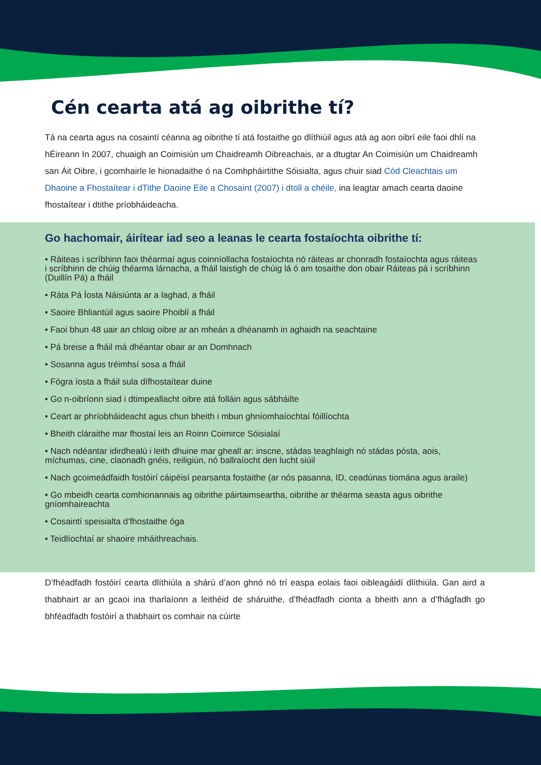Cén cearta atá ag oibrithe tí?
Tá na cearta agus na cosaintí céanna ag oibrithe tí atá fostaithe go dlíthiúil agus atá ag aon oibrí eile faoi dhlí na hÉireann In 2007, chuaigh an Coimisiún um Chaidreamh Oibreachais, ar a dtugtar An Coimisiún um Chaidreamh san Áit Oibre, i gcomhairle le hionadaithe ó na Comhpháirtithe Sóisialta, agus chuir siad Cód Cleachtais um Dhaoine a Fhostaítear i dTithe Daoine Eile a Chosaint (2007) i dtoll a chéile, ina leagtar amach cearta daoine fhostaítear i dtithe príobháideacha.
Go hachomair, áirítear iad seo a leanas le cearta fostaíochta oibrithe tí:
• Ráiteas i scríbhinn faoi théarmaí agus coinníollacha fostaíochta nó ráiteas ar chonradh fostaíochta agus ráiteas i scríbhinn de chúig théarma lárnacha, a fháil laistigh de chúig lá ó am tosaithe don obair Ráiteas pá i scríbhinn (Duillín Pá) a fháil
• Ráta Pá Íosta Náisiúnta ar a laghad, a fháil
• Saoire Bhliantúil agus saoire Phoiblí a fháil
• Faoi bhun 48 uair an chloig oibre ar an mheán a dhéanamh in aghaidh na seachtaine
• Pá breise a fháil má dhéantar obair ar an Domhnach
• Sosanna agus tréimhsí sosa a fháil
• Fógra íosta a fháil sula dífhostaítear duine
• Go n-oibríonn siad i dtimpeallacht oibre atá folláin agus sábháilte
• Ceart ar phríobháideacht agus chun bheith i mbun ghníomhaíochtaí fóillíochta
• Bheith cláraithe mar fhostaí leis an Roinn Coimirce Sóisialaí
• Nach ndéantar idirdhealú i leith dhuine mar gheall ar: inscne, stádas teaghlaigh nó stádas pósta, aois, míchumas, cine, claonadh gnéis, reiligiún, nó ballraíocht den lucht siúil
• Nach gcoimeádfaidh fostóirí cáipéisí pearsanta fostaithe (ar nós pasanna, ID, ceadúnas tiomána agus araile)
• Go mbeidh cearta comhionannais ag oibrithe páirtaimseartha, oibrithe ar théarma seasta agus oibrithe gníomhaireachta
• Cosaintí speisialta d’fhostaithe óga
• Teidlíochtaí ar shaoire mháithreachais.
D’fhéadfadh fostóirí cearta dlíthiúla a shárú d’aon ghnó nó trí easpa eolais faoi oibleagáidí dlíthiúla. Gan aird a thabhairt ar an gcaoi ina tharlaíonn a leithéid de sháruithe, d’fhéadfadh cionta a bheith ann a d’fhágfadh go bhféadfadh fostóirí a thabhairt os comhair na cúirte